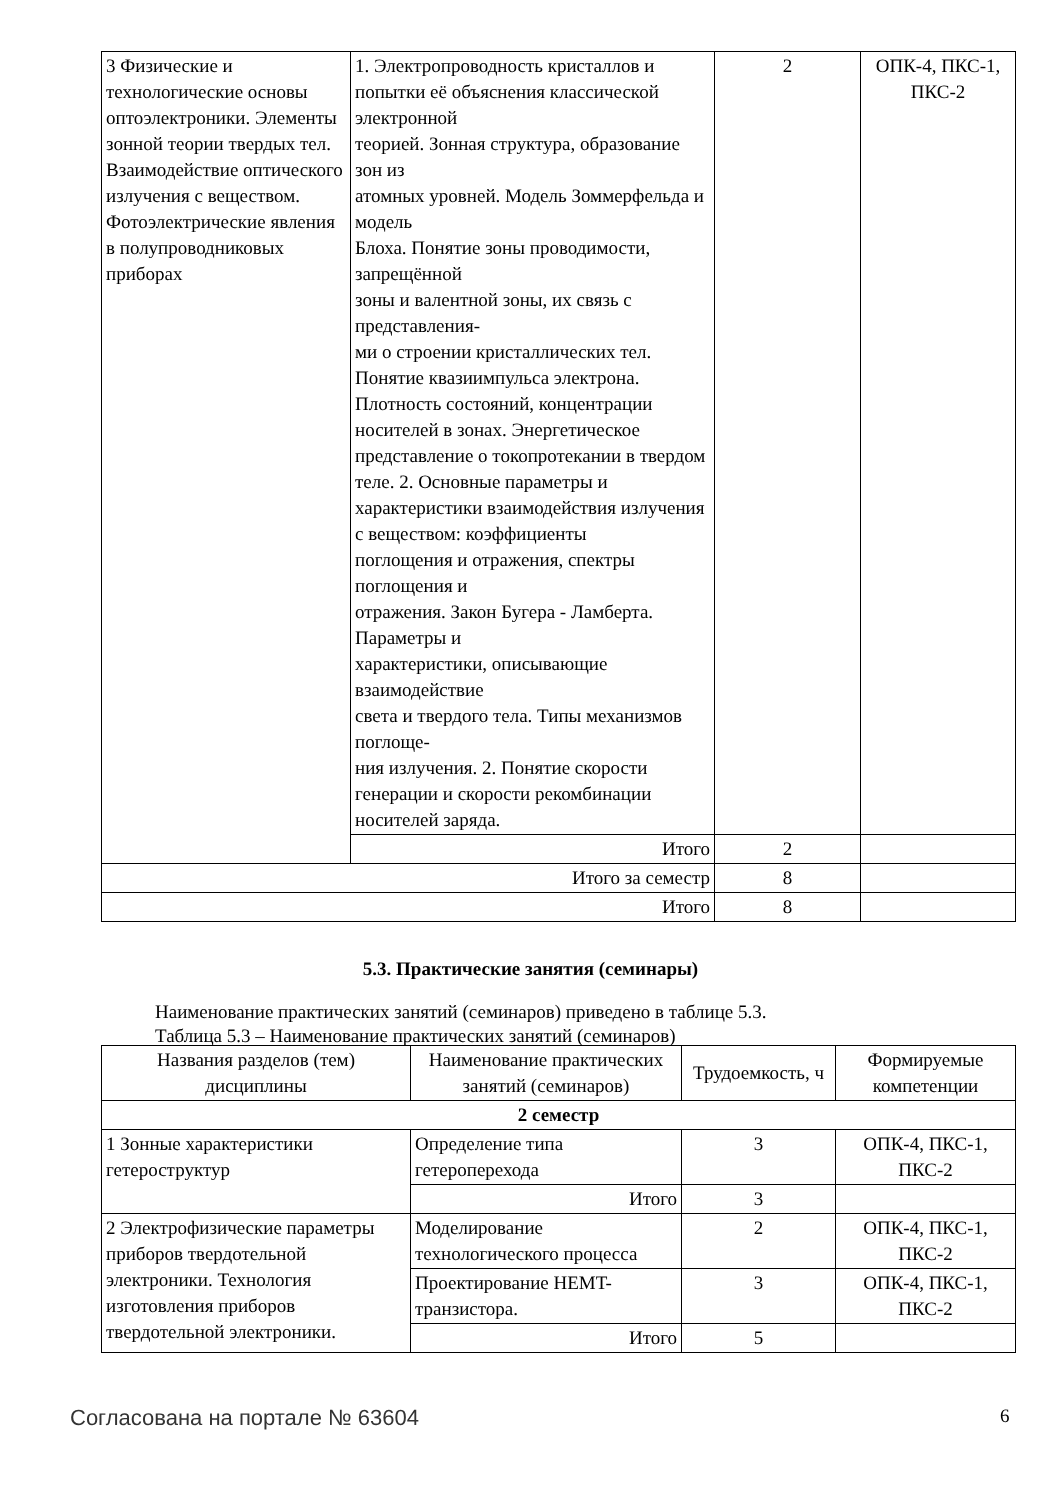| 3 Физические и технологические основы оптоэлектроники. Элементы зонной теории твердых тел. Взаимодействие оптического излучения с веществом. Фотоэлектрические явления в полупроводниковых приборах | 1. Электропроводность кристаллов и попытки её объяснения классической электронной теорией. Зонная структура, образование зон из атомных уровней. Модель Зоммерфельда и модель Блоха. Понятие зоны проводимости, запрещённой зоны и валентной зоны, их связь с представления- ми о строении кристаллических тел. Понятие квазиимпульса электрона. Плотность состояний, концентрации носителей в зонах. Энергетическое представление о токопротекании в твердом теле. 2. Основные параметры и характеристики взаимодействия излучения с веществом: коэффициенты поглощения и отражения, спектры поглощения и отражения. Закон Бугера - Ламберта. Параметры и характеристики, описывающие взаимодействие света и твердого тела. Типы механизмов поглоще- ния излучения. 2. Понятие скорости генерации и скорости рекомбинации носителей заряда. | 2 | ОПК-4, ПКС-1, ПКС-2 |
| | Итого | 2 | |
| Итого за семестр | | 8 | |
| Итого | | 8 | |
5.3. Практические занятия (семинары)
Наименование практических занятий (семинаров) приведено в таблице 5.3.
Таблица 5.3 – Наименование практических занятий (семинаров)
| Названия разделов (тем) дисциплины | Наименование практических занятий (семинаров) | Трудоемкость, ч | Формируемые компетенции |
| --- | --- | --- | --- |
| 2 семестр | | | |
| 1 Зонные характеристики гетероструктур | Определение типа гетероперехода | 3 | ОПК-4, ПКС-1, ПКС-2 |
| | Итого | 3 | |
| 2 Электрофизические параметры приборов твердотельной электроники. Технология изготовления приборов твердотельной электроники. | Моделирование технологического процесса | 2 | ОПК-4, ПКС-1, ПКС-2 |
| | Проектирование HEMT-транзистора. | 3 | ОПК-4, ПКС-1, ПКС-2 |
| | Итого | 5 | |
Согласована на портале № 63604 6